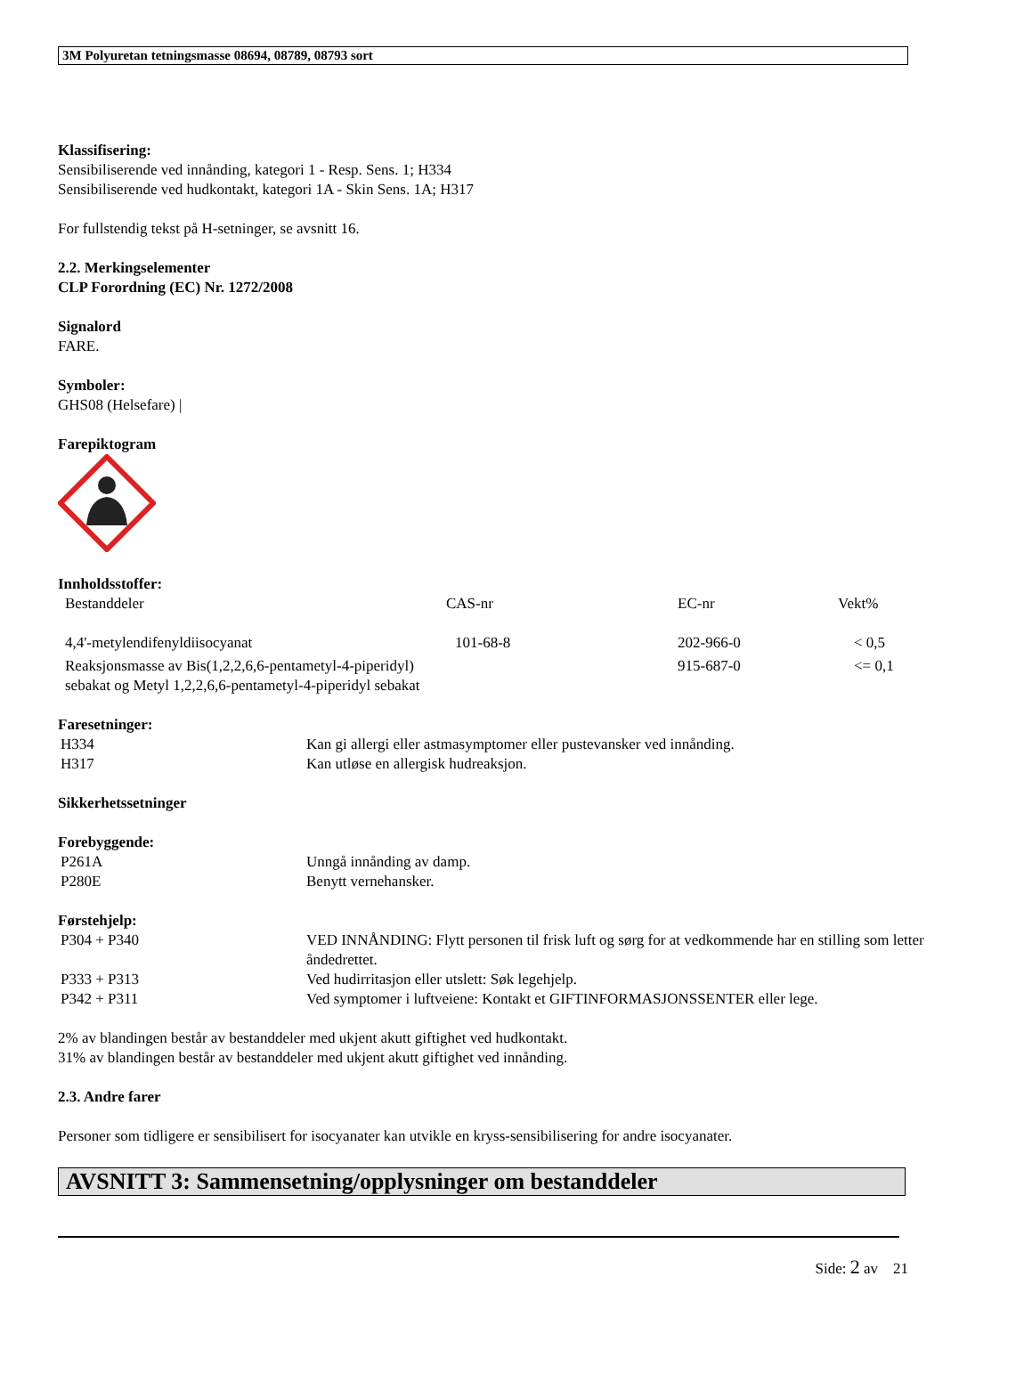3M Polyuretan tetningsmasse 08694, 08789, 08793 sort
Klassifisering:
Sensibiliserende ved innånding, kategori 1 - Resp. Sens. 1; H334
Sensibiliserende ved hudkontakt, kategori 1A - Skin Sens. 1A; H317
For fullstendig tekst på H-setninger, se avsnitt 16.
2.2. Merkingselementer
CLP Forordning (EC) Nr. 1272/2008
Signalord
FARE.
Symboler:
GHS08 (Helsefare) |
Farepiktogram
Innholdsstoffer:
| Bestanddeler | CAS-nr | EC-nr | Vekt% |
| 4,4'-metylendifenyldiisocyanat | 101-68-8 | 202-966-0 | < 0,5 |
| Reaksjonsmasse av Bis(1,2,2,6,6-pentametyl-4-piperidyl) sebakat og Metyl 1,2,2,6,6-pentametyl-4-piperidyl sebakat | | 915-687-0 | <= 0,1 |
Faresetninger:
| H334 | Kan gi allergi eller astmasymptomer eller pustevansker ved innånding. |
| H317 | Kan utløse en allergisk hudreaksjon. |
Sikkerhetssetninger
Forebyggende:
| P261A | Unngå innånding av damp. |
| P280E | Benytt vernehansker. |
Førstehjelp:
| P304 + P340 | VED INNÅNDING: Flytt personen til frisk luft og sørg for at vedkommende har en stilling som letter åndedrettet. |
| P333 + P313 | Ved hudirritasjon eller utslett: Søk legehjelp. |
| P342 + P311 | Ved symptomer i luftveiene: Kontakt et GIFTINFORMASJONSSENTER eller lege. |
2% av blandingen består av bestanddeler med ukjent akutt giftighet ved hudkontakt.
31% av blandingen består av bestanddeler med ukjent akutt giftighet ved innånding.
2.3. Andre farer
Personer som tidligere er sensibilisert for isocyanater kan utvikle en kryss-sensibilisering for andre isocyanater.
AVSNITT 3: Sammensetning/opplysninger om bestanddeler
Side: 2 av 21